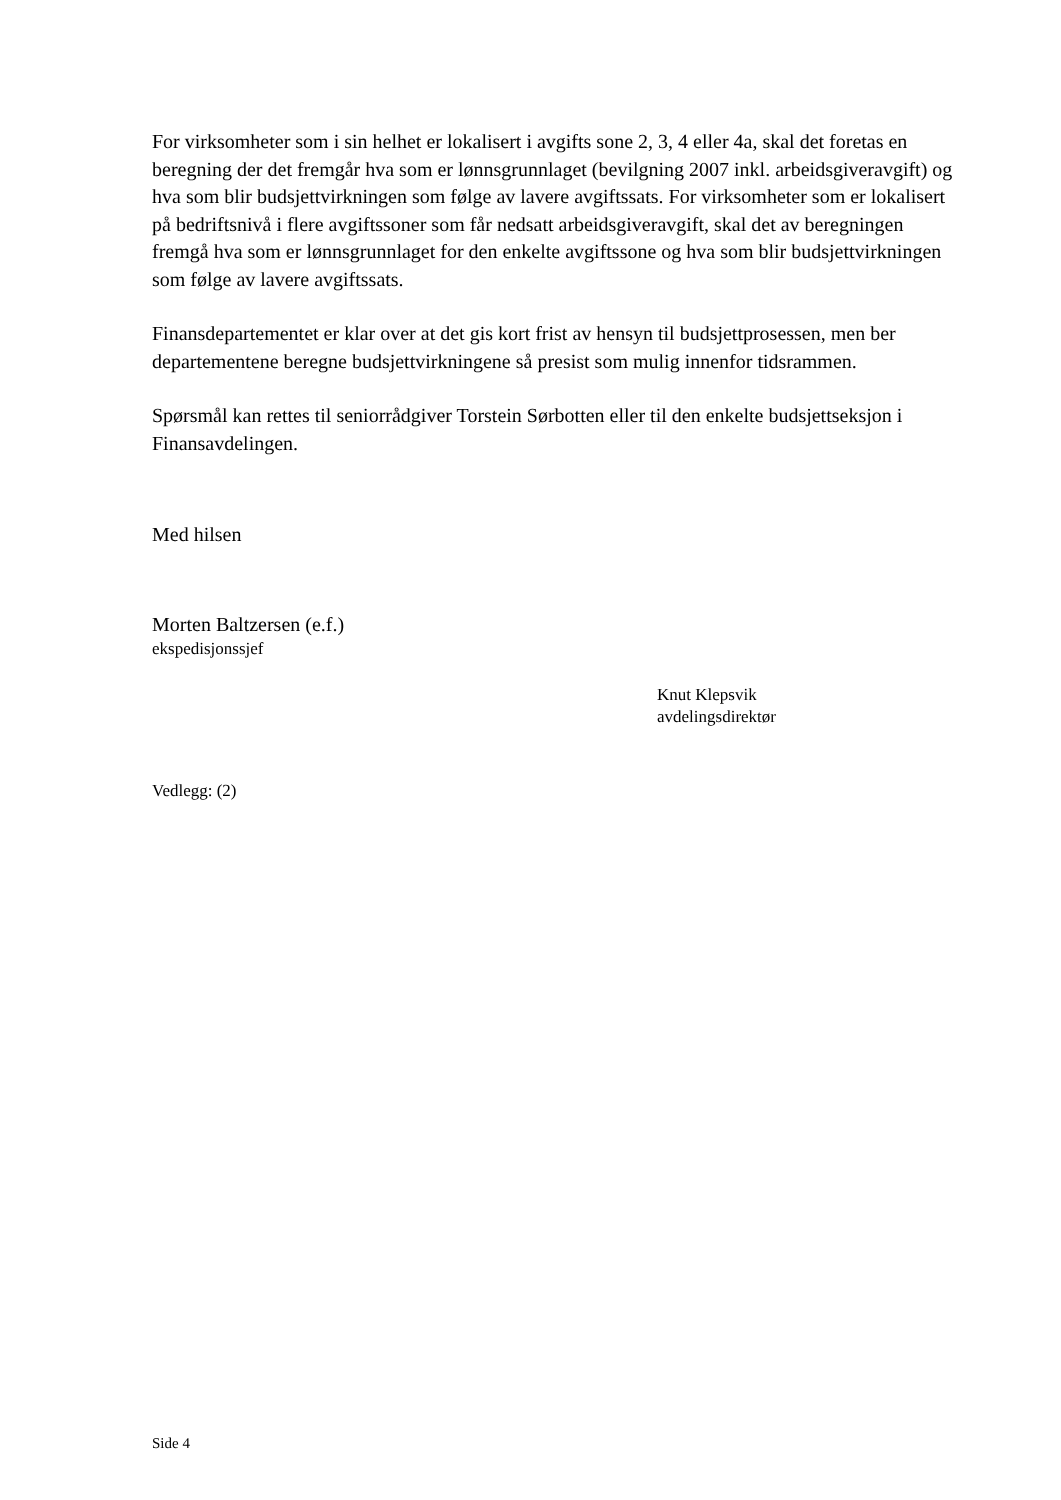For virksomheter som i sin helhet er lokalisert i avgifts sone 2, 3, 4 eller 4a, skal det foretas en beregning der det fremgår hva som er lønnsgrunnlaget (bevilgning 2007 inkl. arbeidsgiveravgift) og hva som blir budsjettvirkningen som følge av lavere avgiftssats. For virksomheter som er lokalisert på bedriftsnivå i flere avgiftssoner som får nedsatt arbeidsgiveravgift, skal det av beregningen fremgå hva som er lønnsgrunnlaget for den enkelte avgiftssone og hva som blir budsjettvirkningen som følge av lavere avgiftssats.
Finansdepartementet er klar over at det gis kort frist av hensyn til budsjettprosessen, men ber departementene beregne budsjettvirkningene så presist som mulig innenfor tidsrammen.
Spørsmål kan rettes til seniorrådgiver Torstein Sørbotten eller til den enkelte budsjettseksjon i Finansavdelingen.
Med hilsen
Morten Baltzersen (e.f.)
ekspedisjonssjef
Knut Klepsvik
avdelingsdirektør
Vedlegg: (2)
Side 4